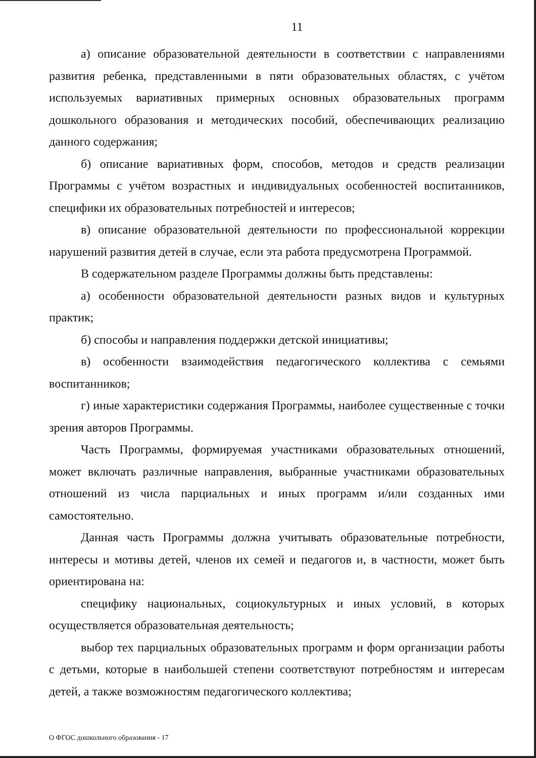11
а) описание образовательной деятельности в соответствии с направлениями развития ребенка, представленными в пяти образовательных областях, с учётом используемых вариативных примерных основных образовательных программ дошкольного образования и методических пособий, обеспечивающих реализацию данного содержания;
б) описание вариативных форм, способов, методов и средств реализации Программы с учётом возрастных и индивидуальных особенностей воспитанников, специфики их образовательных потребностей и интересов;
в) описание образовательной деятельности по профессиональной коррекции нарушений развития детей в случае, если эта работа предусмотрена Программой.
В содержательном разделе Программы должны быть представлены:
а) особенности образовательной деятельности разных видов и культурных практик;
б) способы и направления поддержки детской инициативы;
в) особенности взаимодействия педагогического коллектива с семьями воспитанников;
г) иные характеристики содержания Программы, наиболее существенные с точки зрения авторов Программы.
Часть Программы, формируемая участниками образовательных отношений, может включать различные направления, выбранные участниками образовательных отношений из числа парциальных и иных программ и/или созданных ими самостоятельно.
Данная часть Программы должна учитывать образовательные потребности, интересы и мотивы детей, членов их семей и педагогов и, в частности, может быть ориентирована на:
специфику национальных, социокультурных и иных условий, в которых осуществляется образовательная деятельность;
выбор тех парциальных образовательных программ и форм организации работы с детьми, которые в наибольшей степени соответствуют потребностям и интересам детей, а также возможностям педагогического коллектива;
О ФГОС дошкольного образования - 17